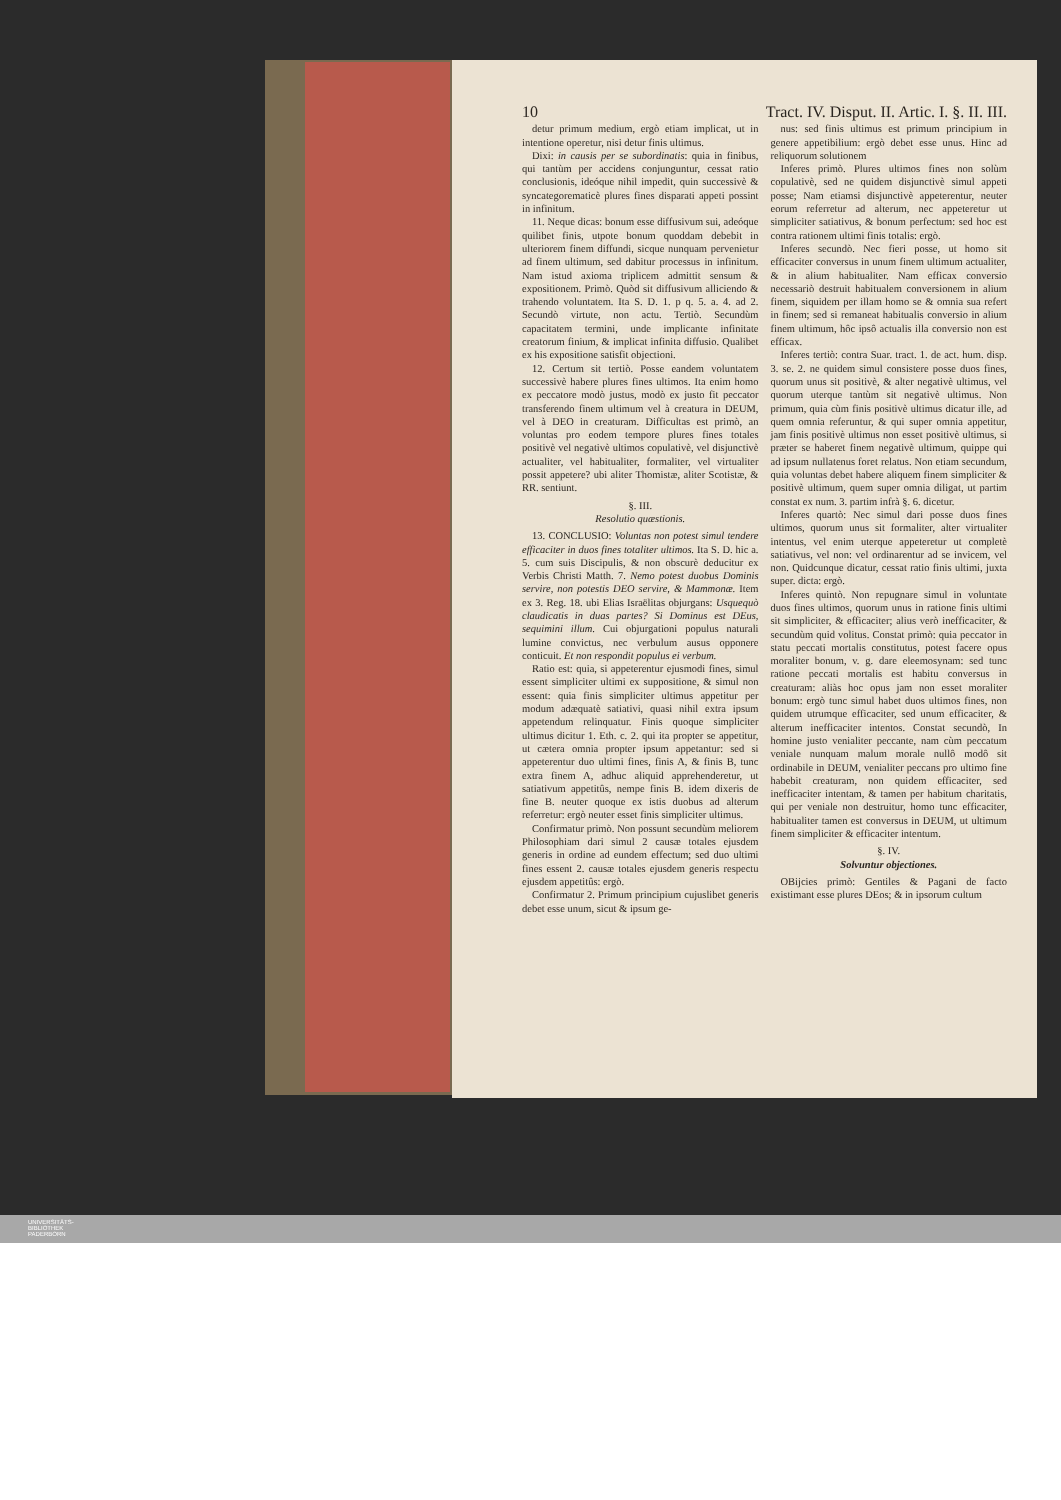10 Tract. IV. Disput. II. Artic. I. §. II. III.
detur primum medium, ergò etiam implicat, ut in intentione operetur, nisi detur finis ultimus.
Dixi: in causis per se subordinatis: quia in finibus, qui tantùm per accidens conjunguntur, cessat ratio conclusionis, ideóque nihil impedit, quin successivè & syncategorematicè plures fines disparati appeti possint in infinitum.
11. Neque dicas: bonum esse diffusivum sui, adeóque quilibet finis, utpote bonum quoddam debebit in ulteriorem finem diffundi, sicque nunquam pervenietur ad finem ultimum, sed dabitur processus in infinitum. Nam istud axioma triplicem admittit sensum & expositionem. Primò. Quòd sit diffusivum alliciendo & trahendo voluntatem. Ita S. D. 1. p q. 5. a. 4. ad 2. Secundò virtute, non actu. Tertiò. Secundùm capacitatem termini, unde implicante infinitate creatorum finium, & implicat infinita diffusio. Qualibet ex his expositione satisfit objectioni.
12. Certum sit tertiò. Posse eandem voluntatem successivè habere plures fines ultimos. Ita enim homo ex peccatore modò justus, modò ex justo fit peccator transferendo finem ultimum vel à creatura in DEUM, vel à DEO in creaturam. Difficultas est primò, an voluntas pro eodem tempore plures fines totales positivè vel negativè ultimos copulativè, vel disjunctivè actualiter, vel habitualiter, formaliter, vel virtualiter possit appetere? ubi aliter Thomistæ, aliter Scotistæ, & RR. sentiunt.
§. III.
Resolutio quæstionis.
13. CONCLUSIO: Voluntas non potest simul tendere efficaciter in duos fines totaliter ultimos. Ita S. D. hic a. 5. cum suis Discipulis, & non obscurè deducitur ex Verbis Christi Matth. 7. Nemo potest duobus Dominis servire, non potestis DEO servire, & Mammonæ. Item ex 3. Reg. 18. ubi Elias Israëlitas objurgans: Usquequò claudicatis in duas partes? Si Dominus est DEus, sequimini illum. Cui objurgationi populus naturali lumine convictus, nec verbulum ausus opponere conticuit. Et non respondit populus ei verbum.
Ratio est: quia, si appeterentur ejusmodi fines, simul essent simpliciter ultimi ex suppositione, & simul non essent: quia finis simpliciter ultimus appetitur per modum adæquatè satiativi, quasi nihil extra ipsum appetendum relinquatur. Finis quoque simpliciter ultimus dicitur 1. Eth. c. 2. qui ita propter se appetitur, ut cætera omnia propter ipsum appetantur: sed si appeterentur duo ultimi fines, finis A, & finis B, tunc extra finem A, adhuc aliquid apprehenderetur, ut satiativum appetitûs, nempe finis B. idem dixeris de fine B. neuter quoque ex istis duobus ad alterum referretur: ergò neuter esset finis simpliciter ultimus.
Confirmatur primò. Non possunt secundùm meliorem Philosophiam dari simul 2 causæ totales ejusdem generis in ordine ad eundem effectum; sed duo ultimi fines essent 2. causæ totales ejusdem generis respectu ejusdem appetitûs: ergò.
Confirmatur 2. Primum principium cujuslibet generis debet esse unum, sicut & ipsum ge-
nus: sed finis ultimus est primum principium in genere appetibilium: ergò debet esse unus. Hinc ad reliquorum solutionem
Inferes primò. Plures ultimos fines non solùm copulativè, sed ne quidem disjunctivè simul appeti posse; Nam etiamsi disjunctivè appeterentur, neuter eorum referretur ad alterum, nec appeteretur ut simpliciter satiativus, & bonum perfectum: sed hoc est contra rationem ultimi finis totalis: ergò.
Inferes secundò. Nec fieri posse, ut homo sit efficaciter conversus in unum finem ultimum actualiter, & in alium habitualiter. Nam efficax conversio necessariò destruit habitualem conversionem in alium finem, siquidem per illam homo se & omnia sua refert in finem; sed si remaneat habitualis conversio in alium finem ultimum, hôc ipsô actualis illa conversio non est efficax.
Inferes tertiò: contra Suar. tract. 1. de act. hum. disp. 3. se. 2. ne quidem simul consistere posse duos fines, quorum unus sit positivè, & alter negativè ultimus, vel quorum uterque tantùm sit negativè ultimus. Non primum, quia cùm finis positivè ultimus dicatur ille, ad quem omnia referuntur, & qui super omnia appetitur, jam finis positivè ultimus non esset positivè ultimus, si præter se haberet finem negativè ultimum, quippe qui ad ipsum nullatenus foret relatus. Non etiam secundum, quia voluntas debet habere aliquem finem simpliciter & positivè ultimum, quem super omnia diligat, ut partim constat ex num. 3. partim infrà §. 6. dicetur.
Inferes quartò: Nec simul dari posse duos fines ultimos, quorum unus sit formaliter, alter virtualiter intentus, vel enim uterque appeteretur ut completè satiativus, vel non: vel ordinarentur ad se invicem, vel non. Quidcunque dicatur, cessat ratio finis ultimi, juxta super. dicta: ergò.
Inferes quintò. Non repugnare simul in voluntate duos fines ultimos, quorum unus in ratione finis ultimi sit simpliciter, & efficaciter; alius verò inefficaciter, & secundùm quid volitus. Constat primò: quia peccator in statu peccati mortalis constitutus, potest facere opus moraliter bonum, v. g. dare eleemosynam: sed tunc ratione peccati mortalis est habitu conversus in creaturam: aliàs hoc opus jam non esset moraliter bonum: ergò tunc simul habet duos ultimos fines, non quidem utrumque efficaciter, sed unum efficaciter, & alterum inefficaciter intentos. Constat secundò, In homine justo venialiter peccante, nam cùm peccatum veniale nunquam malum morale nullô modô sit ordinabile in DEUM, venialiter peccans pro ultimo fine habebit creaturam, non quidem efficaciter, sed inefficaciter intentam, & tamen per habitum charitatis, qui per veniale non destruitur, homo tunc efficaciter, habitualiter tamen est conversus in DEUM, ut ultimum finem simpliciter & efficaciter intentum.
§. IV.
Solvuntur objectiones.
OBijcies primò: Gentiles & Pagani de facto existimant esse plures DEos; & in ipsorum cultum
UNIVERSITÄTS-
BIBLIOTHEK
PADERBORN